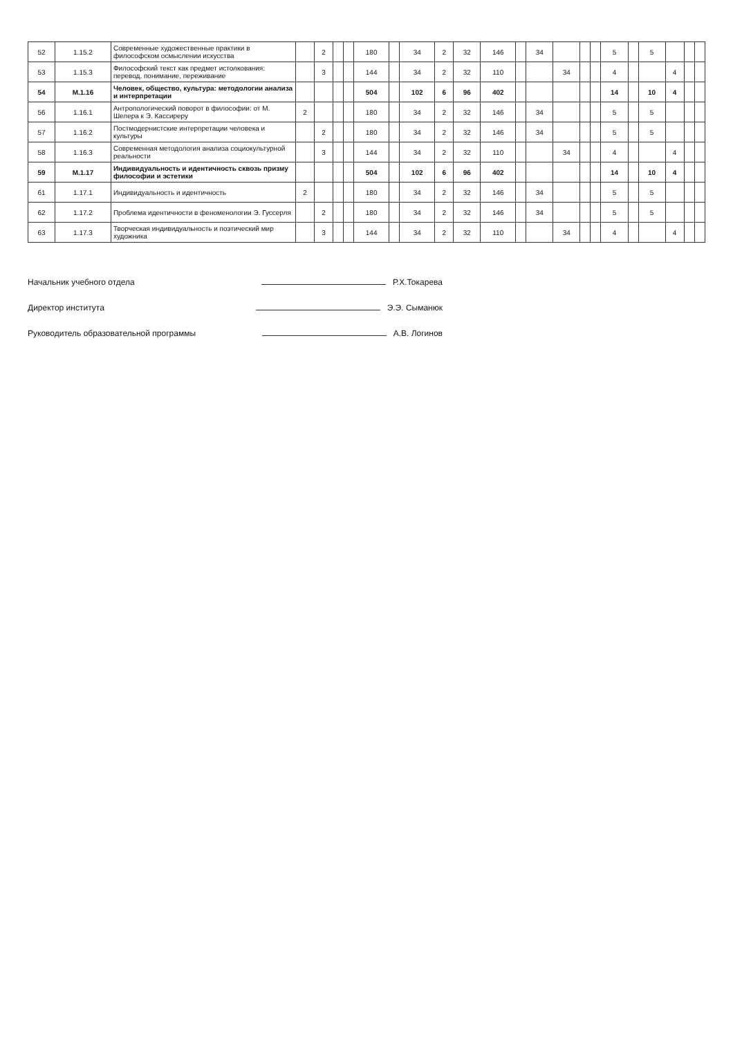| 52 | 1.15.2 | Современные художественные практики в философском осмыслении искусства | | 2 | | | 180 | | 34 | 2 | 32 | 146 | | 34 | | | | 5 | | 5 | | | |
| 53 | 1.15.3 | Философский текст как предмет истолкования: перевод, понимание, переживание | | 3 | | | 144 | | 34 | 2 | 32 | 110 | | | 34 | | | 4 | | | 4 | | |
| 54 | М.1.16 | Человек, общество, культура: методологии анализа и интерпретации | | | | | 504 | | 102 | 6 | 96 | 402 | | | | | | 14 | | 10 | 4 | | |
| 56 | 1.16.1 | Антропологический поворот в философии: от М. Шелера к Э. Кассиреру | 2 | | | | 180 | | 34 | 2 | 32 | 146 | | 34 | | | | 5 | | 5 | | | |
| 57 | 1.16.2 | Постмодернистские интерпретации человека и культуры | | 2 | | | 180 | | 34 | 2 | 32 | 146 | | 34 | | | | 5 | | 5 | | | |
| 58 | 1.16.3 | Современная методология анализа социокультурной реальности | | 3 | | | 144 | | 34 | 2 | 32 | 110 | | | 34 | | | 4 | | | 4 | | |
| 59 | М.1.17 | Индивидуальность и идентичность сквозь призму философии и эстетики | | | | | 504 | | 102 | 6 | 96 | 402 | | | | | | 14 | | 10 | 4 | | |
| 61 | 1.17.1 | Индивидуальность и идентичность | 2 | | | | 180 | | 34 | 2 | 32 | 146 | | 34 | | | | 5 | | 5 | | | |
| 62 | 1.17.2 | Проблема идентичности в феноменологии Э. Гуссерля | | 2 | | | 180 | | 34 | 2 | 32 | 146 | | 34 | | | | 5 | | 5 | | | |
| 63 | 1.17.3 | Творческая индивидуальность и поэтический мир художника | | 3 | | | 144 | | 34 | 2 | 32 | 110 | | | 34 | | | 4 | | | 4 | | |
Начальник учебного отдела Р.Х.Токарева
Директор института Э.Э. Сыманюк
Руководитель образовательной программы А.В. Логинов